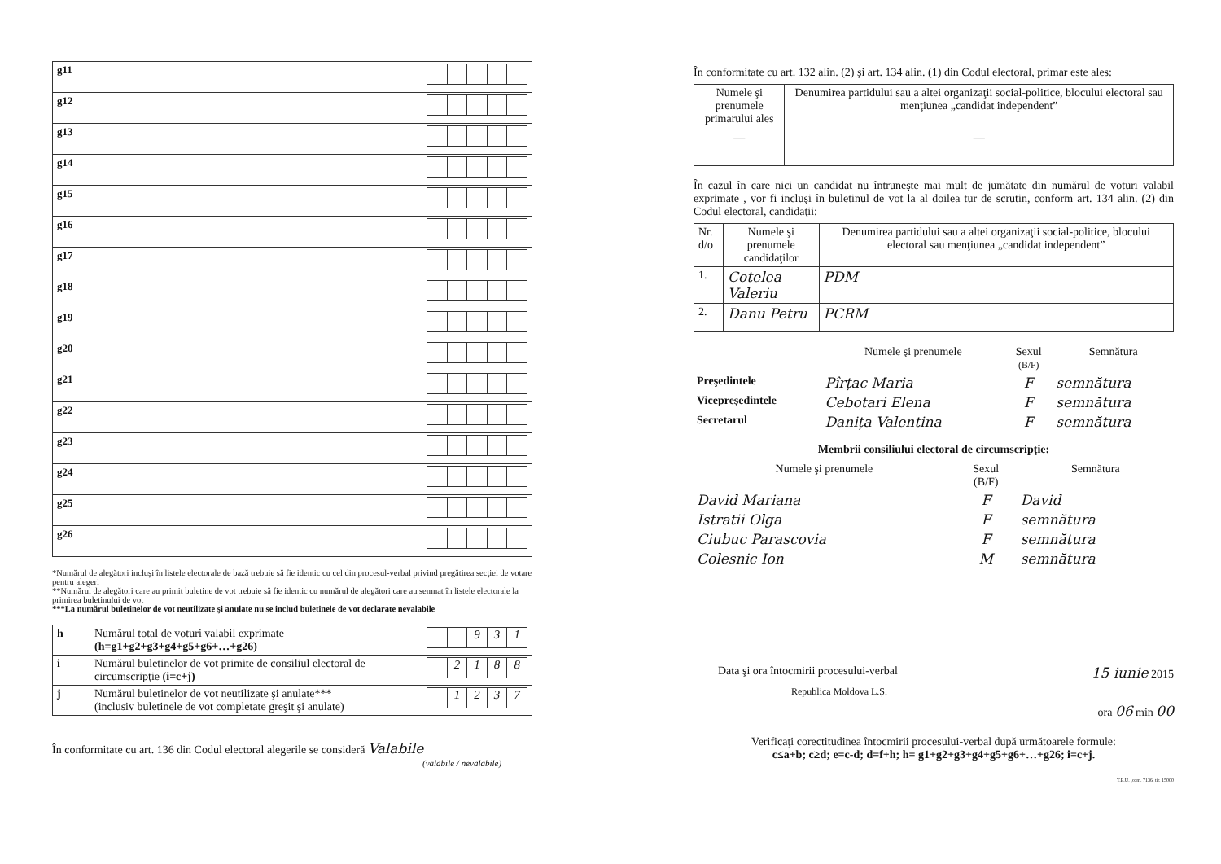| g11 | | |
| g12 | | |
| g13 | | |
| g14 | | |
| g15 | | |
| g16 | | |
| g17 | | |
| g18 | | |
| g19 | | |
| g20 | | |
| g21 | | |
| g22 | | |
| g23 | | |
| g24 | | |
| g25 | | |
| g26 | | |
*Numărul de alegători incluşi în listele electorale de bază trebuie să fie identic cu cel din procesul-verbal privind pregătirea secţiei de votare pentru alegeri
**Numărul de alegători care au primit buletine de vot trebuie să fie identic cu numărul de alegători care au semnat în listele electorale la primirea buletinului de vot
***La numărul buletinelor de vot neutilizate şi anulate nu se includ buletinele de vot declarate nevalabile
| h | Numărul total de voturi valabil exprimate (h=g1+g2+g3+g4+g5+g6+…+g26) | 9 3 1 |
| i | Numărul buletinelor de vot primite de consiliul electoral de circumscripţie (i=c+j) | 2 1 8 8 |
| j | Numărul buletinelor de vot neutilizate şi anulate*** (inclusiv buletinele de vot completate greşit şi anulate) | 1 2 3 7 |
În conformitate cu art. 136 din Codul electoral alegerile se consideră Valabile
(valabile / nevalabile)
În conformitate cu art. 132 alin. (2) şi art. 134 alin. (1) din Codul electoral, primar este ales:
| Numele şi prenumele primarului ales | Denumirea partidului sau a altei organizaţii social-politice, blocului electoral sau menţiunea „candidat independent” |
| — | — |
În cazul în care nici un candidat nu întruneşte mai mult de jumătate din numărul de voturi valabil exprimate , vor fi incluşi în buletinul de vot la al doilea tur de scrutin, conform art. 134 alin. (2) din Codul electoral, candidaţii:
| Nr. d/o | Numele şi prenumele candidaţilor | Denumirea partidului sau a altei organizaţii social-politice, blocului electoral sau menţiunea „candidat independent” |
| 1. | Cotelea Valeriu | PDM |
| 2. | Danu Petru | PCRM |
| | Numele şi prenumele | Sexul (B/F) | Semnătura |
| Preşedintele | Pîrțac Maria | F | semnătura |
| Vicepreşedintele | Cebotari Elena | F | semnătura |
| Secretarul | Danița Valentina | F | semnătura |
Membrii consiliului electoral de circumscripţie:
| Numele şi prenumele | Sexul (B/F) | Semnătura |
| David Mariana | F | David |
| Istratii Olga | F | semnătura |
| Ciubuc Parascovia | F | semnătura |
| Colesnic Ion | M | semnătura |
Data şi ora întocmirii procesului-verbal 15 iunie 2015
Republica Moldova L.Ș.
ora 06 min 00
Verificaţi corectitudinea întocmirii procesului-verbal după următoarele formule:
c≤a+b; c≥d; e=c-d; d=f+h; h= g1+g2+g3+g4+g5+g6+…+g26; i=c+j.
T.E.U. ,com. 7136, tir. 15000